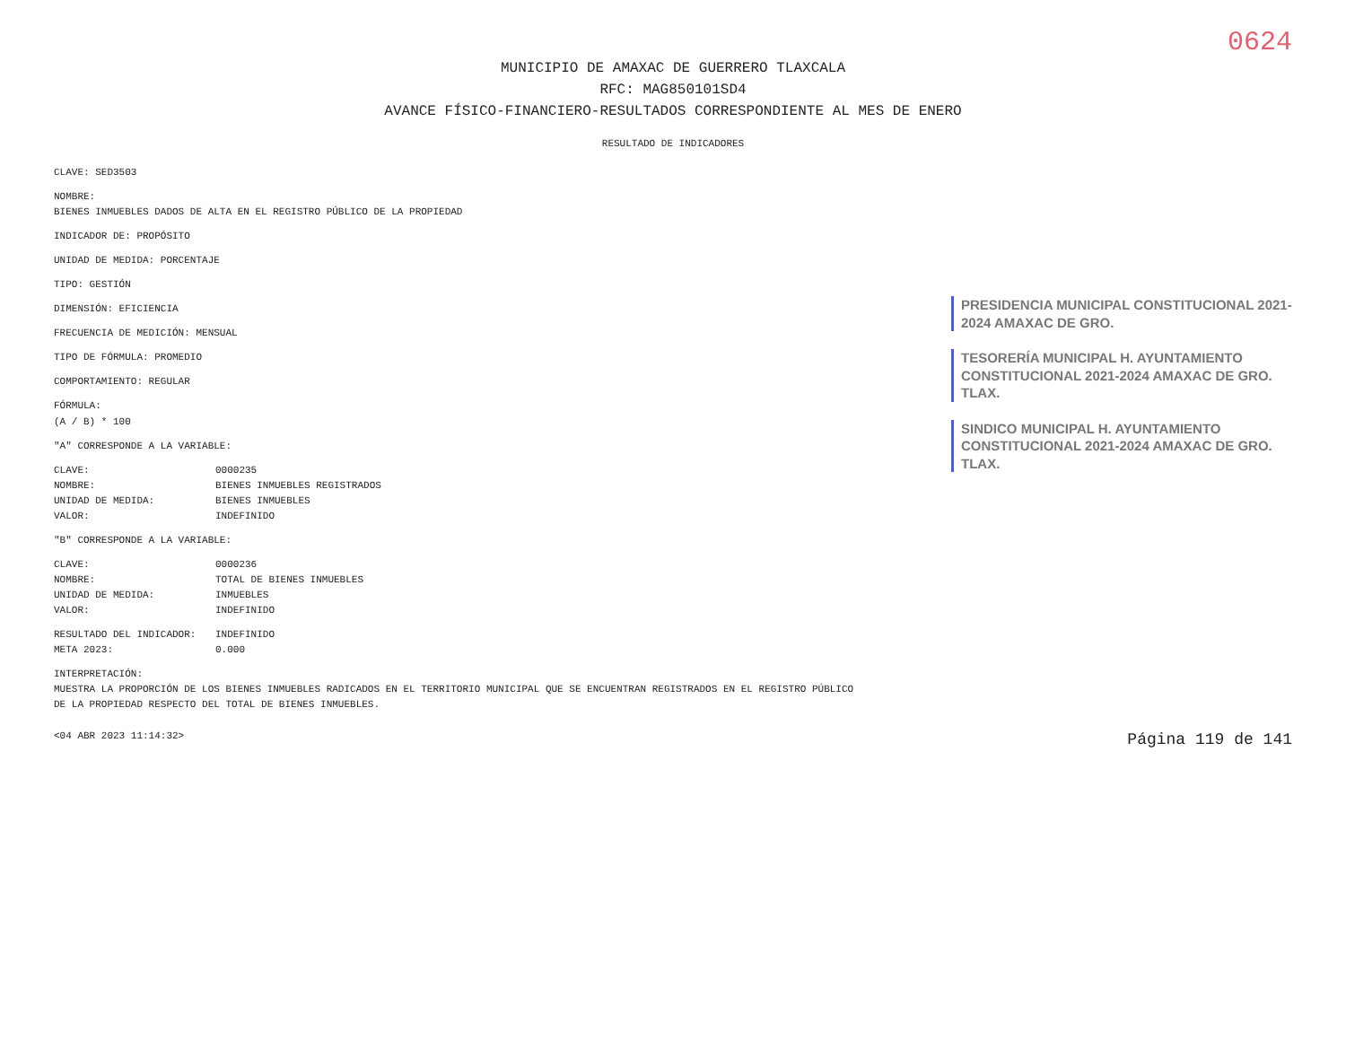0624
MUNICIPIO DE AMAXAC DE GUERRERO TLAXCALA
RFC: MAG850101SD4
AVANCE FÍSICO-FINANCIERO-RESULTADOS CORRESPONDIENTE AL MES DE ENERO
RESULTADO DE INDICADORES
CLAVE: SED3503
NOMBRE:
BIENES INMUEBLES DADOS DE ALTA EN EL REGISTRO PÚBLICO DE LA PROPIEDAD
INDICADOR DE: PROPÓSITO
UNIDAD DE MEDIDA: PORCENTAJE
TIPO: GESTIÓN
DIMENSIÓN: EFICIENCIA
FRECUENCIA DE MEDICIÓN: MENSUAL
TIPO DE FÓRMULA: PROMEDIO
COMPORTAMIENTO: REGULAR
FÓRMULA:
(A / B) * 100
"A" CORRESPONDE A LA VARIABLE:
CLAVE: 0000235
NOMBRE: BIENES INMUEBLES REGISTRADOS
UNIDAD DE MEDIDA: BIENES INMUEBLES
VALOR: INDEFINIDO
"B" CORRESPONDE A LA VARIABLE:
CLAVE: 0000236
NOMBRE: TOTAL DE BIENES INMUEBLES
UNIDAD DE MEDIDA: INMUEBLES
VALOR: INDEFINIDO
RESULTADO DEL INDICADOR: INDEFINIDO
META 2023: 0.000
INTERPRETACIÓN:
MUESTRA LA PROPORCIÓN DE LOS BIENES INMUEBLES RADICADOS EN EL TERRITORIO MUNICIPAL QUE SE ENCUENTRAN REGISTRADOS EN EL REGISTRO PÚBLICO DE LA PROPIEDAD RESPECTO DEL TOTAL DE BIENES INMUEBLES.
PRESIDENCIA MUNICIPAL CONSTITUCIONAL 2021-2024 AMAXAC DE GRO.
TESORERÍA MUNICIPAL H. AYUNTAMIENTO CONSTITUCIONAL 2021-2024 AMAXAC DE GRO. TLAX.
SINDICO MUNICIPAL H. AYUNTAMIENTO CONSTITUCIONAL 2021-2024 AMAXAC DE GRO. TLAX.
<04 ABR 2023 11:14:32> Página 119 de 141